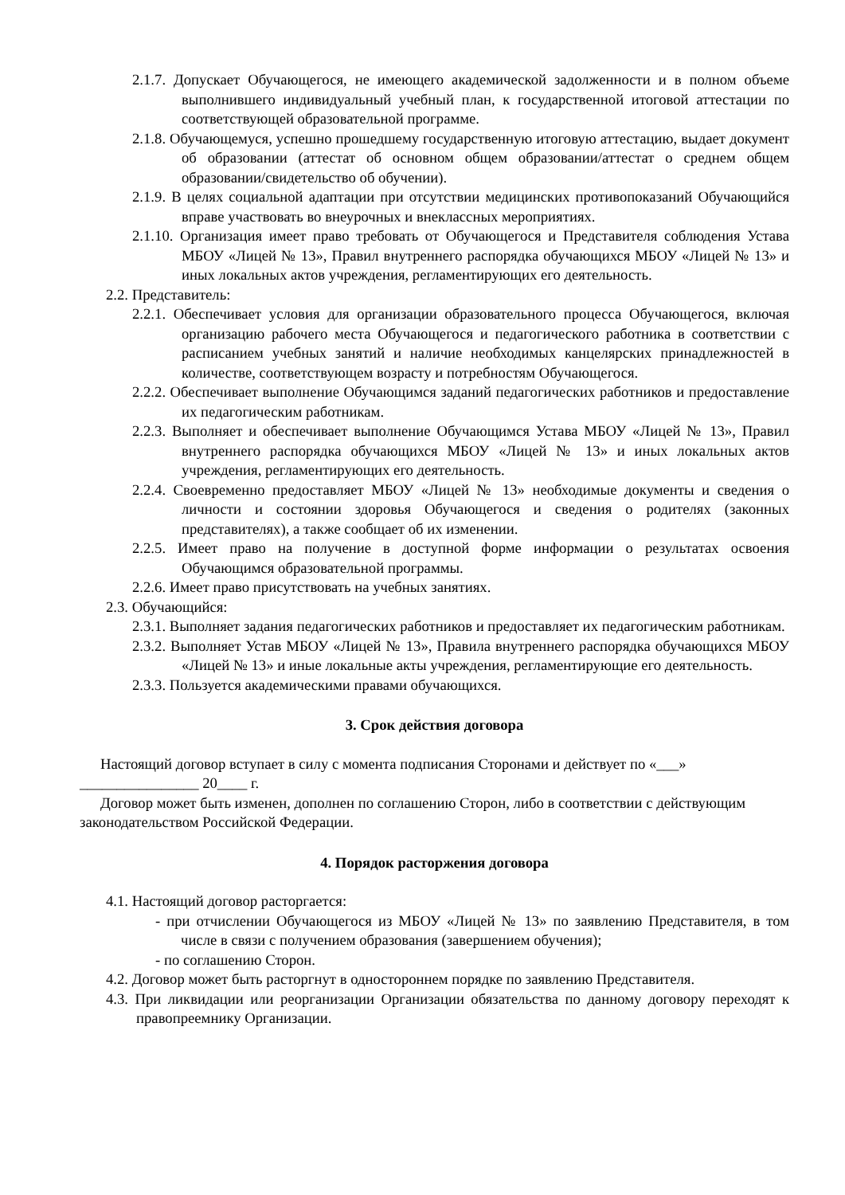2.1.7. Допускает Обучающегося, не имеющего академической задолженности и в полном объеме выполнившего индивидуальный учебный план, к государственной итоговой аттестации по соответствующей образовательной программе.
2.1.8. Обучающемуся, успешно прошедшему государственную итоговую аттестацию, выдает документ об образовании (аттестат об основном общем образовании/аттестат о среднем общем образовании/свидетельство об обучении).
2.1.9. В целях социальной адаптации при отсутствии медицинских противопоказаний Обучающийся вправе участвовать во внеурочных и внеклассных мероприятиях.
2.1.10. Организация имеет право требовать от Обучающегося и Представителя соблюдения Устава МБОУ «Лицей № 13», Правил внутреннего распорядка обучающихся МБОУ «Лицей № 13» и иных локальных актов учреждения, регламентирующих его деятельность.
2.2. Представитель:
2.2.1. Обеспечивает условия для организации образовательного процесса Обучающегося, включая организацию рабочего места Обучающегося и педагогического работника в соответствии с расписанием учебных занятий и наличие необходимых канцелярских принадлежностей в количестве, соответствующем возрасту и потребностям Обучающегося.
2.2.2. Обеспечивает выполнение Обучающимся заданий педагогических работников и предоставление их педагогическим работникам.
2.2.3. Выполняет и обеспечивает выполнение Обучающимся Устава МБОУ «Лицей № 13», Правил внутреннего распорядка обучающихся МБОУ «Лицей № 13» и иных локальных актов учреждения, регламентирующих его деятельность.
2.2.4. Своевременно предоставляет МБОУ «Лицей № 13» необходимые документы и сведения о личности и состоянии здоровья Обучающегося и сведения о родителях (законных представителях), а также сообщает об их изменении.
2.2.5. Имеет право на получение в доступной форме информации о результатах освоения Обучающимся образовательной программы.
2.2.6. Имеет право присутствовать на учебных занятиях.
2.3. Обучающийся:
2.3.1. Выполняет задания педагогических работников и предоставляет их педагогическим работникам.
2.3.2. Выполняет Устав МБОУ «Лицей № 13», Правила внутреннего распорядка обучающихся МБОУ «Лицей № 13» и иные локальные акты учреждения, регламентирующие его деятельность.
2.3.3. Пользуется академическими правами обучающихся.
3. Срок действия договора
Настоящий договор вступает в силу с момента подписания Сторонами и действует по «___» ________________ 20____ г.
Договор может быть изменен, дополнен по соглашению Сторон, либо в соответствии с действующим законодательством Российской Федерации.
4. Порядок расторжения договора
4.1. Настоящий договор расторгается:
- при отчислении Обучающегося из МБОУ «Лицей № 13» по заявлению Представителя, в том числе в связи с получением образования (завершением обучения);
- по соглашению Сторон.
4.2. Договор может быть расторгнут в одностороннем порядке по заявлению Представителя.
4.3. При ликвидации или реорганизации Организации обязательства по данному договору переходят к правопреемнику Организации.